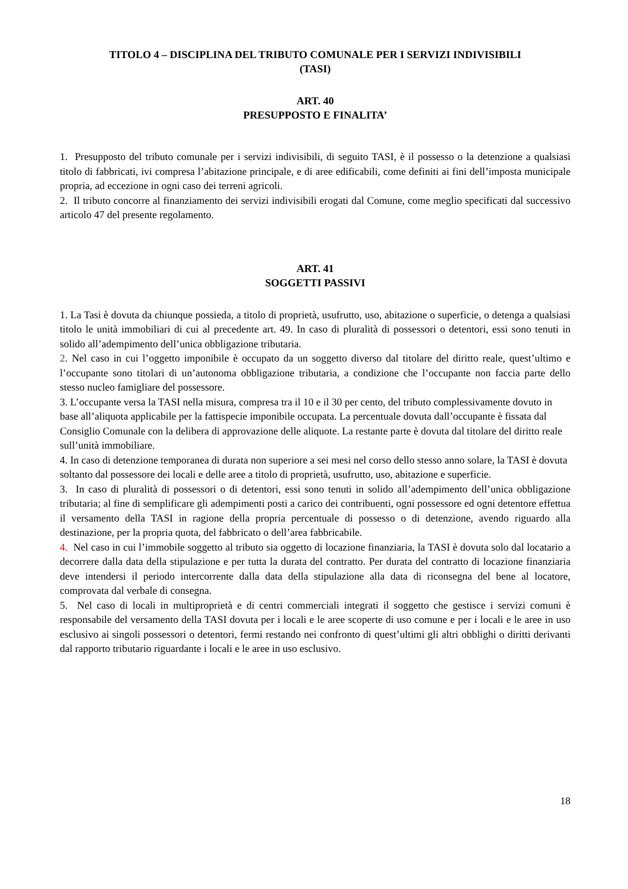TITOLO 4 – DISCIPLINA DEL TRIBUTO COMUNALE PER I SERVIZI INDIVISIBILI
(TASI)
ART. 40
PRESUPPOSTO E FINALITA’
1. Presupposto del tributo comunale per i servizi indivisibili, di seguito TASI, è il possesso o la detenzione a qualsiasi titolo di fabbricati, ivi compresa l’abitazione principale, e di aree edificabili, come definiti ai fini dell’imposta municipale propria, ad eccezione in ogni caso dei terreni agricoli.
2. Il tributo concorre al finanziamento dei servizi indivisibili erogati dal Comune, come meglio specificati dal successivo articolo 47 del presente regolamento.
ART. 41
SOGGETTI PASSIVI
1. La Tasi è dovuta da chiunque possieda, a titolo di proprietà, usufrutto, uso, abitazione o superficie, o detenga a qualsiasi titolo le unità immobiliari di cui al precedente art. 49. In caso di pluralità di possessori o detentori, essi sono tenuti in solido all’adempimento dell’unica obbligazione tributaria.
2. Nel caso in cui l’oggetto imponibile è occupato da un soggetto diverso dal titolare del diritto reale, quest’ultimo e l’occupante sono titolari di un’autonoma obbligazione tributaria, a condizione che l’occupante non faccia parte dello stesso nucleo famigliare del possessore.
3. L’occupante versa la TASI nella misura, compresa tra il 10 e il 30 per cento, del tributo complessivamente dovuto in base all’aliquota applicabile per la fattispecie imponibile occupata. La percentuale dovuta dall’occupante è fissata dal Consiglio Comunale con la delibera di approvazione delle aliquote. La restante parte è dovuta dal titolare del diritto reale sull’unità immobiliare.
4. In caso di detenzione temporanea di durata non superiore a sei mesi nel corso dello stesso anno solare, la TASI è dovuta soltanto dal possessore dei locali e delle aree a titolo di proprietà, usufrutto, uso, abitazione e superficie.
3. In caso di pluralità di possessori o di detentori, essi sono tenuti in solido all’adempimento dell’unica obbligazione tributaria; al fine di semplificare gli adempimenti posti a carico dei contribuenti, ogni possessore ed ogni detentore effettua il versamento della TASI in ragione della propria percentuale di possesso o di detenzione, avendo riguardo alla destinazione, per la propria quota, del fabbricato o dell’area fabbricabile.
4. Nel caso in cui l’immobile soggetto al tributo sia oggetto di locazione finanziaria, la TASI è dovuta solo dal locatario a decorrere dalla data della stipulazione e per tutta la durata del contratto. Per durata del contratto di locazione finanziaria deve intendersi il periodo intercorrente dalla data della stipulazione alla data di riconsegna del bene al locatore, comprovata dal verbale di consegna.
5. Nel caso di locali in multiproprietà e di centri commerciali integrati il soggetto che gestisce i servizi comuni è responsabile del versamento della TASI dovuta per i locali e le aree scoperte di uso comune e per i locali e le aree in uso esclusivo ai singoli possessori o detentori, fermi restando nei confronto di quest’ultimi gli altri obblighi o diritti derivanti dal rapporto tributario riguardante i locali e le aree in uso esclusivo.
18